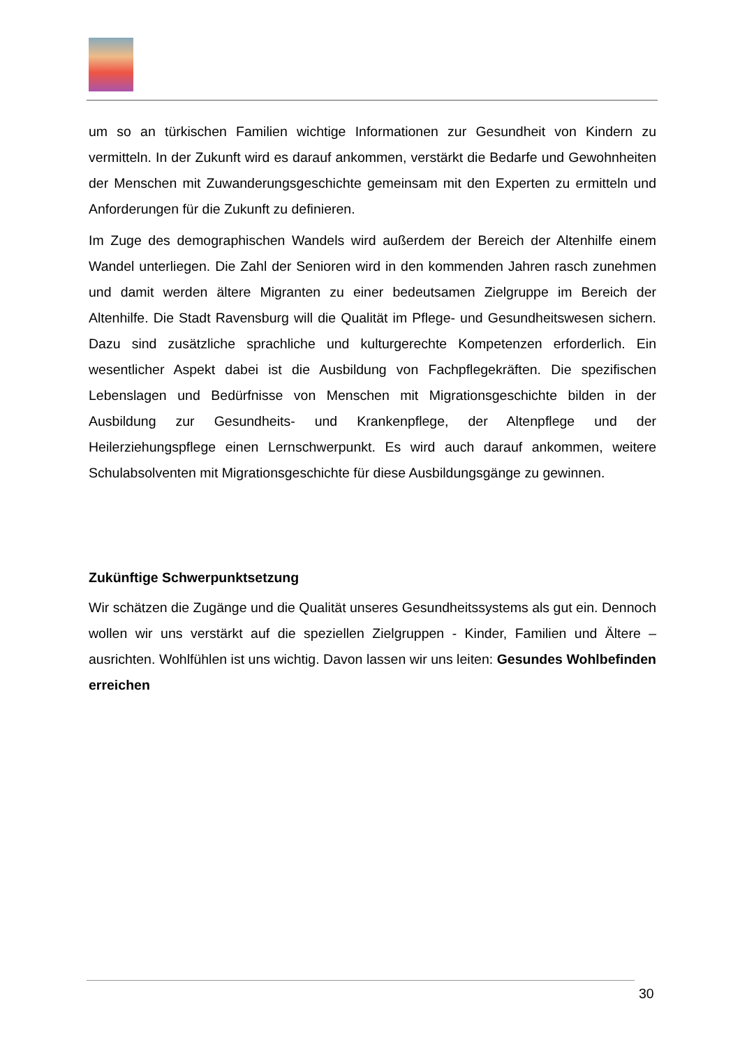um so an türkischen Familien wichtige Informationen zur Gesundheit von Kindern zu vermitteln. In der Zukunft wird es darauf ankommen, verstärkt die Bedarfe und Gewohnheiten der Menschen mit Zuwanderungsgeschichte gemeinsam mit den Experten zu ermitteln und Anforderungen für die Zukunft zu definieren.
Im Zuge des demographischen Wandels wird außerdem der Bereich der Altenhilfe einem Wandel unterliegen. Die Zahl der Senioren wird in den kommenden Jahren rasch zunehmen und damit werden ältere Migranten zu einer bedeutsamen Zielgruppe im Bereich der Altenhilfe. Die Stadt Ravensburg will die Qualität im Pflege- und Gesundheitswesen sichern. Dazu sind zusätzliche sprachliche und kulturgerechte Kompetenzen erforderlich. Ein wesentlicher Aspekt dabei ist die Ausbildung von Fachpflegekräften. Die spezifischen Lebenslagen und Bedürfnisse von Menschen mit Migrationsgeschichte bilden in der Ausbildung zur Gesundheits- und Krankenpflege, der Altenpflege und der Heilerziehungspflege einen Lernschwerpunkt. Es wird auch darauf ankommen, weitere Schulabsolventen mit Migrationsgeschichte für diese Ausbildungsgänge zu gewinnen.
Zukünftige Schwerpunktsetzung
Wir schätzen die Zugänge und die Qualität unseres Gesundheitssystems als gut ein. Dennoch wollen wir uns verstärkt auf die speziellen Zielgruppen - Kinder, Familien und Ältere – ausrichten. Wohlfühlen ist uns wichtig. Davon lassen wir uns leiten: Gesundes Wohlbefinden erreichen
30